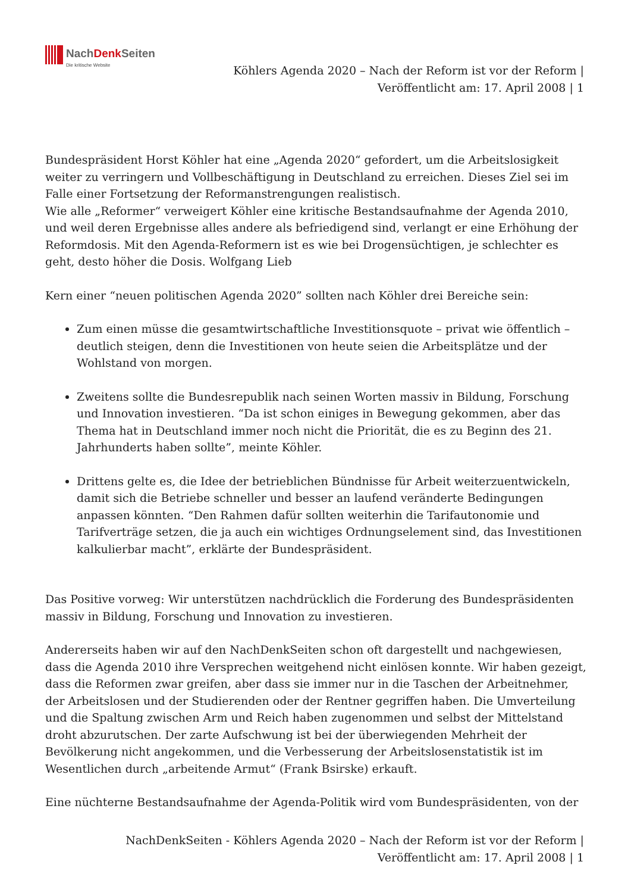NachDenk Seiten
Die kritische Website
Köhlers Agenda 2020 – Nach der Reform ist vor der Reform |
Veröffentlicht am: 17. April 2008 | 1
Bundespräsident Horst Köhler hat eine „Agenda 2020“ gefordert, um die Arbeitslosigkeit weiter zu verringern und Vollbeschäftigung in Deutschland zu erreichen. Dieses Ziel sei im Falle einer Fortsetzung der Reformanstrengungen realistisch.
Wie alle „Reformer“ verweigert Köhler eine kritische Bestandsaufnahme der Agenda 2010, und weil deren Ergebnisse alles andere als befriedigend sind, verlangt er eine Erhöhung der Reformdosis. Mit den Agenda-Reformern ist es wie bei Drogensüchtigen, je schlechter es geht, desto höher die Dosis. Wolfgang Lieb
Kern einer “neuen politischen Agenda 2020” sollten nach Köhler drei Bereiche sein:
Zum einen müsse die gesamtwirtschaftliche Investitionsquote – privat wie öffentlich – deutlich steigen, denn die Investitionen von heute seien die Arbeitsplätze und der Wohlstand von morgen.
Zweitens sollte die Bundesrepublik nach seinen Worten massiv in Bildung, Forschung und Innovation investieren. “Da ist schon einiges in Bewegung gekommen, aber das Thema hat in Deutschland immer noch nicht die Priorität, die es zu Beginn des 21. Jahrhunderts haben sollte”, meinte Köhler.
Drittens gelte es, die Idee der betrieblichen Bündnisse für Arbeit weiterzuentwickeln, damit sich die Betriebe schneller und besser an laufend veränderte Bedingungen anpassen könnten. “Den Rahmen dafür sollten weiterhin die Tarifautonomie und Tarifverträge setzen, die ja auch ein wichtiges Ordnungselement sind, das Investitionen kalkulierbar macht”, erklärte der Bundespräsident.
Das Positive vorweg: Wir unterstützen nachdrücklich die Forderung des Bundespräsidenten massiv in Bildung, Forschung und Innovation zu investieren.
Andererseits haben wir auf den NachDenkSeiten schon oft dargestellt und nachgewiesen, dass die Agenda 2010 ihre Versprechen weitgehend nicht einlösen konnte. Wir haben gezeigt, dass die Reformen zwar greifen, aber dass sie immer nur in die Taschen der Arbeitnehmer, der Arbeitslosen und der Studierenden oder der Rentner gegriffen haben. Die Umverteilung und die Spaltung zwischen Arm und Reich haben zugenommen und selbst der Mittelstand droht abzurutschen. Der zarte Aufschwung ist bei der überwiegenden Mehrheit der Bevölkerung nicht angekommen, und die Verbesserung der Arbeitslosenstatistik ist im Wesentlichen durch „arbeitende Armut“ (Frank Bsirske) erkauft.
Eine nüchterne Bestandsaufnahme der Agenda-Politik wird vom Bundespräsidenten, von der
NachDenkSeiten - Köhlers Agenda 2020 – Nach der Reform ist vor der Reform |
Veröffentlicht am: 17. April 2008 | 1